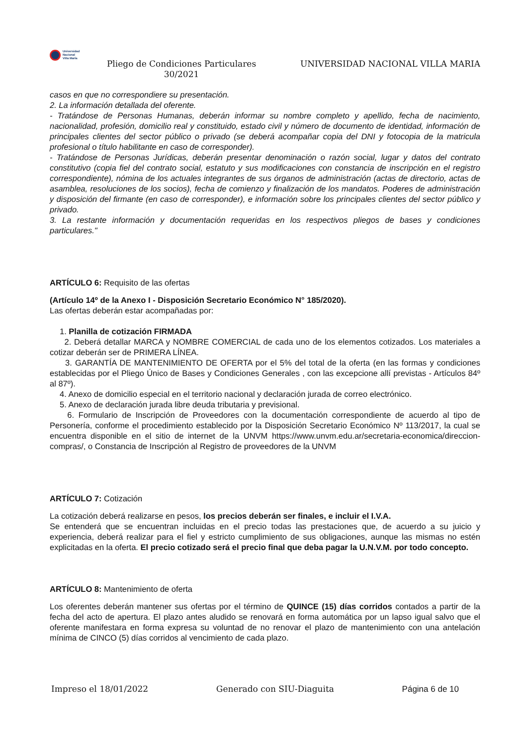Universidad
Nacional
Villa María
Pliego de Condiciones Particulares 30/2021
UNIVERSIDAD NACIONAL VILLA MARIA
casos en que no correspondiere su presentación.
2. La información detallada del oferente.
- Tratándose de Personas Humanas, deberán informar su nombre completo y apellido, fecha de nacimiento, nacionalidad, profesión, domicilio real y constituido, estado civil y número de documento de identidad, información de principales clientes del sector público o privado (se deberá acompañar copia del DNI y fotocopia de la matricula profesional o título habilitante en caso de corresponder).
- Tratándose de Personas Jurídicas, deberán presentar denominación o razón social, lugar y datos del contrato constitutivo (copia fiel del contrato social, estatuto y sus modificaciones con constancia de inscripción en el registro correspondiente), nómina de los actuales integrantes de sus órganos de administración (actas de directorio, actas de asamblea, resoluciones de los socios), fecha de comienzo y finalización de los mandatos. Poderes de administración y disposición del firmante (en caso de corresponder), e información sobre los principales clientes del sector público y privado.
3. La restante información y documentación requeridas en los respectivos pliegos de bases y condiciones particulares."
ARTÍCULO 6: Requisito de las ofertas
(Artículo 14º de la Anexo I - Disposición Secretario Económico N° 185/2020).
Las ofertas deberán estar acompañadas por:
1. Planilla de cotización FIRMADA
2. Deberá detallar MARCA y NOMBRE COMERCIAL de cada uno de los elementos cotizados. Los materiales a cotizar deberán ser de PRIMERA LÍNEA.
3. GARANTÍA DE MANTENIMIENTO DE OFERTA por el 5% del total de la oferta (en las formas y condiciones establecidas por el Pliego Único de Bases y Condiciones Generales , con las excepcione allí previstas - Artículos 84º al 87º).
4. Anexo de domicilio especial en el territorio nacional y declaración jurada de correo electrónico.
5. Anexo de declaración jurada libre deuda tributaria y previsional.
6. Formulario de Inscripción de Proveedores con la documentación correspondiente de acuerdo al tipo de Personería, conforme el procedimiento establecido por la Disposición Secretario Económico Nº 113/2017, la cual se encuentra disponible en el sitio de internet de la UNVM https://www.unvm.edu.ar/secretaria-economica/direccion-compras/, o Constancia de Inscripción al Registro de proveedores de la UNVM
ARTÍCULO 7: Cotización
La cotización deberá realizarse en pesos, los precios deberán ser finales, e incluir el I.V.A.
Se entenderá que se encuentran incluidas en el precio todas las prestaciones que, de acuerdo a su juicio y experiencia, deberá realizar para el fiel y estricto cumplimiento de sus obligaciones, aunque las mismas no estén explicitadas en la oferta. El precio cotizado será el precio final que deba pagar la U.N.V.M. por todo concepto.
ARTÍCULO 8: Mantenimiento de oferta
Los oferentes deberán mantener sus ofertas por el término de QUINCE (15) días corridos contados a partir de la fecha del acto de apertura. El plazo antes aludido se renovará en forma automática por un lapso igual salvo que el oferente manifestara en forma expresa su voluntad de no renovar el plazo de mantenimiento con una antelación mínima de CINCO (5) días corridos al vencimiento de cada plazo.
Impreso el 18/01/2022 Generado con SIU-Diaguita Página 6 de 10